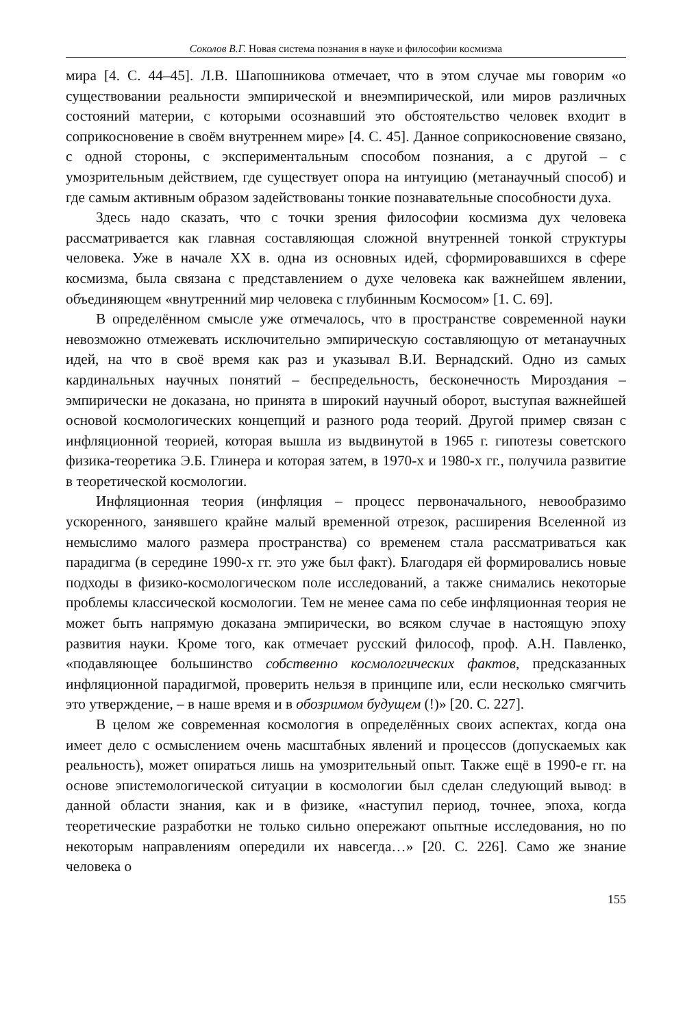Соколов В.Г. Новая система познания в науке и философии космизма
мира [4. С. 44–45]. Л.В. Шапошникова отмечает, что в этом случае мы говорим «о существовании реальности эмпирической и внеэмпирической, или миров различных состояний материи, с которыми осознавший это обстоятельство человек входит в соприкосновение в своём внутреннем мире» [4. С. 45]. Данное соприкосновение связано, с одной стороны, с экспериментальным способом познания, а с другой – с умозрительным действием, где существует опора на интуицию (метанаучный способ) и где самым активным образом задействованы тонкие познавательные способности духа.
Здесь надо сказать, что с точки зрения философии космизма дух человека рассматривается как главная составляющая сложной внутренней тонкой структуры человека. Уже в начале XX в. одна из основных идей, сформировавшихся в сфере космизма, была связана с представлением о духе человека как важнейшем явлении, объединяющем «внутренний мир человека с глубинным Космосом» [1. С. 69].
В определённом смысле уже отмечалось, что в пространстве современной науки невозможно отмежевать исключительно эмпирическую составляющую от метанаучных идей, на что в своё время как раз и указывал В.И. Вернадский. Одно из самых кардинальных научных понятий – беспредельность, бесконечность Мироздания – эмпирически не доказана, но принята в широкий научный оборот, выступая важнейшей основой космологических концепций и разного рода теорий. Другой пример связан с инфляционной теорией, которая вышла из выдвинутой в 1965 г. гипотезы советского физика-теоретика Э.Б. Глинера и которая затем, в 1970-х и 1980-х гг., получила развитие в теоретической космологии.
Инфляционная теория (инфляция – процесс первоначального, невообразимо ускоренного, занявшего крайне малый временной отрезок, расширения Вселенной из немыслимо малого размера пространства) со временем стала рассматриваться как парадигма (в середине 1990-х гг. это уже был факт). Благодаря ей формировались новые подходы в физико-космологическом поле исследований, а также снимались некоторые проблемы классической космологии. Тем не менее сама по себе инфляционная теория не может быть напрямую доказана эмпирически, во всяком случае в настоящую эпоху развития науки. Кроме того, как отмечает русский философ, проф. А.Н. Павленко, «подавляющее большинство собственно космологических фактов, предсказанных инфляционной парадигмой, проверить нельзя в принципе или, если несколько смягчить это утверждение, – в наше время и в обозримом будущем (!)» [20. С. 227].
В целом же современная космология в определённых своих аспектах, когда она имеет дело с осмыслением очень масштабных явлений и процессов (допускаемых как реальность), может опираться лишь на умозрительный опыт. Также ещё в 1990-е гг. на основе эпистемологической ситуации в космологии был сделан следующий вывод: в данной области знания, как и в физике, «наступил период, точнее, эпоха, когда теоретические разработки не только сильно опережают опытные исследования, но по некоторым направлениям опередили их навсегда…» [20. С. 226]. Само же знание человека о
155